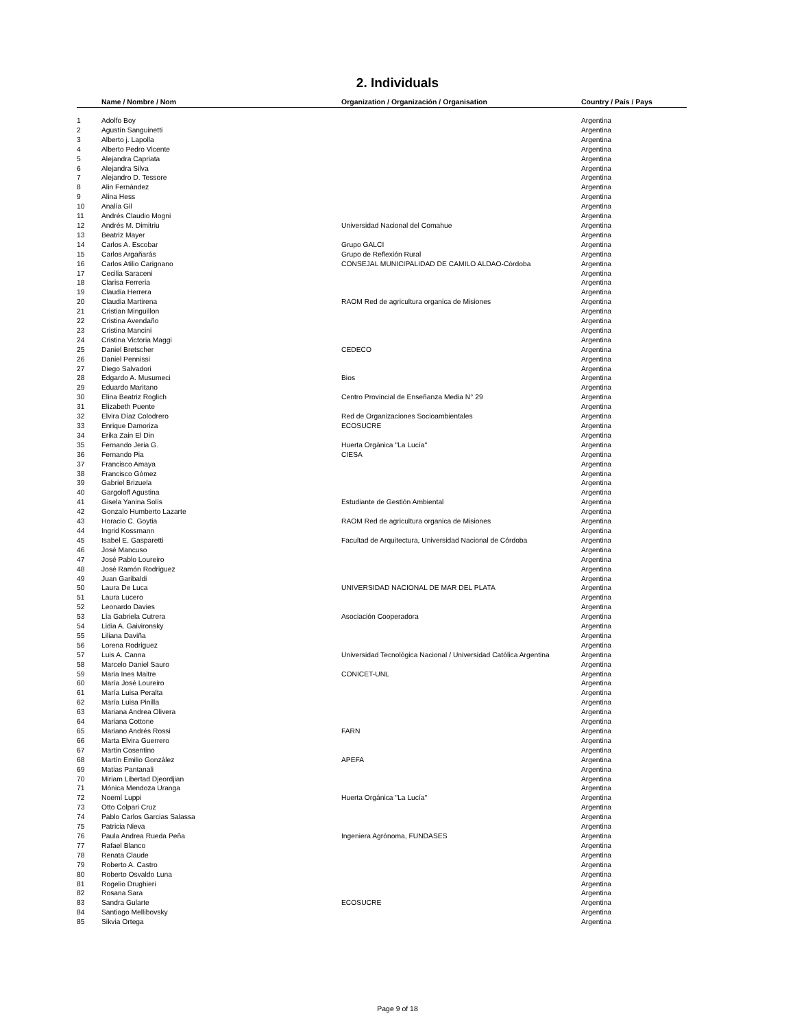2. Individuals
| | Name / Nombre / Nom | Organization / Organización / Organisation | Country / País / Pays |
| --- | --- | --- | --- |
| 1 | Adolfo Boy | | Argentina |
| 2 | Agustín Sanguinetti | | Argentina |
| 3 | Alberto j. Lapolla | | Argentina |
| 4 | Alberto Pedro Vicente | | Argentina |
| 5 | Alejandra Capriata | | Argentina |
| 6 | Alejandra Silva | | Argentina |
| 7 | Alejandro D. Tessore | | Argentina |
| 8 | Alin Fernández | | Argentina |
| 9 | Alina Hess | | Argentina |
| 10 | Analía Gil | | Argentina |
| 11 | Andrés Claudio Mogni | | Argentina |
| 12 | Andrés M. Dimitriu | Universidad Nacional del Comahue | Argentina |
| 13 | Beatriz Mayer | | Argentina |
| 14 | Carlos A. Escobar | Grupo GALCI | Argentina |
| 15 | Carlos Argañarás | Grupo de Reflexión Rural | Argentina |
| 16 | Carlos Atilio Carignano | CONSEJAL MUNICIPALIDAD DE CAMILO ALDAO-Córdoba | Argentina |
| 17 | Cecilia Saraceni | | Argentina |
| 18 | Clarisa Ferreria | | Argentina |
| 19 | Claudia Herrera | | Argentina |
| 20 | Claudia Martirena | RAOM Red de agricultura organica de Misiones | Argentina |
| 21 | Cristian Minguillon | | Argentina |
| 22 | Cristina Avendaño | | Argentina |
| 23 | Cristina Mancini | | Argentina |
| 24 | Cristina Victoria Maggi | | Argentina |
| 25 | Daniel Bretscher | CEDECO | Argentina |
| 26 | Daniel Pennissi | | Argentina |
| 27 | Diego Salvadori | | Argentina |
| 28 | Edgardo A. Musumeci | Bios | Argentina |
| 29 | Eduardo Maritano | | Argentina |
| 30 | Elina Beatriz Roglich | Centro Provincial de Enseñanza Media N° 29 | Argentina |
| 31 | Elizabeth Puente | | Argentina |
| 32 | Elvira Díaz Colodrero | Red de Organizaciones Socioambientales | Argentina |
| 33 | Enrique Damoriza | ECOSUCRE | Argentina |
| 34 | Erika Zain El Din | | Argentina |
| 35 | Fernando Jeria G. | Huerta Orgánica "La Lucía" | Argentina |
| 36 | Fernando Pia | CIESA | Argentina |
| 37 | Francisco Amaya | | Argentina |
| 38 | Francisco Gómez | | Argentina |
| 39 | Gabriel Brizuela | | Argentina |
| 40 | Gargoloff Agustina | | Argentina |
| 41 | Gisela Yanina Solís | Estudiante de Gestión Ambiental | Argentina |
| 42 | Gonzalo Humberto Lazarte | | Argentina |
| 43 | Horacio C. Goytia | RAOM Red de agricultura organica de Misiones | Argentina |
| 44 | Ingrid Kossmann | | Argentina |
| 45 | Isabel E. Gasparetti | Facultad de Arquitectura, Universidad Nacional de Córdoba | Argentina |
| 46 | José Mancuso | | Argentina |
| 47 | José Pablo Loureiro | | Argentina |
| 48 | José Ramón Rodriguez | | Argentina |
| 49 | Juan Garibaldi | | Argentina |
| 50 | Laura De Luca | UNIVERSIDAD NACIONAL DE MAR DEL PLATA | Argentina |
| 51 | Laura Lucero | | Argentina |
| 52 | Leonardo Davies | | Argentina |
| 53 | Lía Gabriela Cutrera | Asociación Cooperadora | Argentina |
| 54 | Lidia A. Gaivironsky | | Argentina |
| 55 | Liliana Daviña | | Argentina |
| 56 | Lorena Rodriguez | | Argentina |
| 57 | Luis A. Canna | Universidad Tecnológica Nacional / Universidad Católica Argentina | Argentina |
| 58 | Marcelo Daniel Sauro | | Argentina |
| 59 | Maria Ines Maitre | CONICET-UNL | Argentina |
| 60 | María José Loureiro | | Argentina |
| 61 | María Luisa Peralta | | Argentina |
| 62 | María Luisa Pinilla | | Argentina |
| 63 | Mariana Andrea Olivera | | Argentina |
| 64 | Mariana Cottone | | Argentina |
| 65 | Mariano Andrés Rossi | FARN | Argentina |
| 66 | Marta Elvira Guerrero | | Argentina |
| 67 | Martin Cosentino | | Argentina |
| 68 | Martín Emilio González | APEFA | Argentina |
| 69 | Matias Pantanali | | Argentina |
| 70 | Miriam Libertad Djeordjian | | Argentina |
| 71 | Mónica Mendoza Uranga | | Argentina |
| 72 | Noemí Luppi | Huerta Orgánica "La Lucía" | Argentina |
| 73 | Otto Colpari Cruz | | Argentina |
| 74 | Pablo Carlos Garcias Salassa | | Argentina |
| 75 | Patricia Nieva | | Argentina |
| 76 | Paula Andrea Rueda Peña | Ingeniera Agrónoma, FUNDASES | Argentina |
| 77 | Rafael Blanco | | Argentina |
| 78 | Renata Claude | | Argentina |
| 79 | Roberto A. Castro | | Argentina |
| 80 | Roberto Osvaldo Luna | | Argentina |
| 81 | Rogelio Drughieri | | Argentina |
| 82 | Rosana Sara | | Argentina |
| 83 | Sandra Gularte | ECOSUCRE | Argentina |
| 84 | Santiago Mellibovsky | | Argentina |
| 85 | Sikvia Ortega | | Argentina |
Page 9 of 18